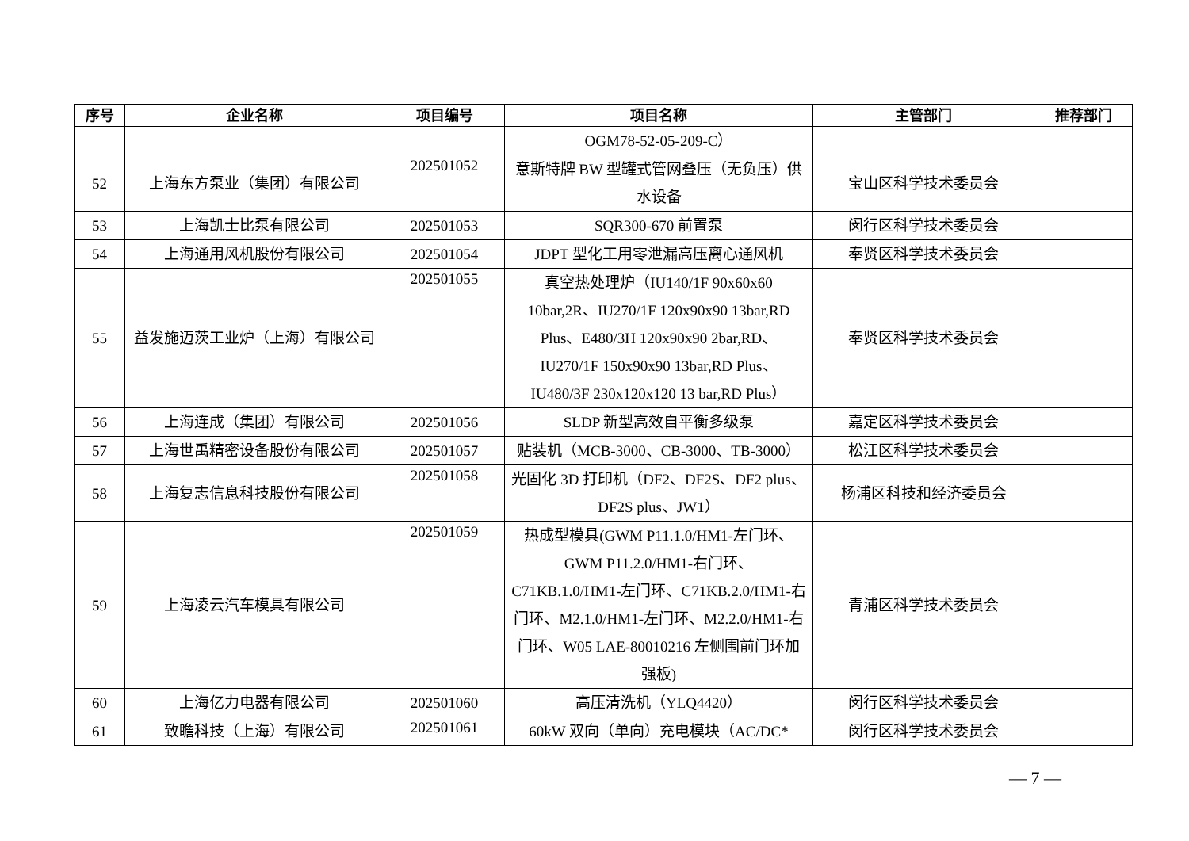| 序号 | 企业名称 | 项目编号 | 项目名称 | 主管部门 | 推荐部门 |
| --- | --- | --- | --- | --- | --- |
| | | | OGM78-52-05-209-C） | | |
| 52 | 上海东方泵业（集团）有限公司 | 202501052 | 意斯特牌 BW 型罐式管网叠压（无负压）供水设备 | 宝山区科学技术委员会 | |
| 53 | 上海凯士比泵有限公司 | 202501053 | SQR300-670 前置泵 | 闵行区科学技术委员会 | |
| 54 | 上海通用风机股份有限公司 | 202501054 | JDPT 型化工用零泄漏高压离心通风机 | 奉贤区科学技术委员会 | |
| 55 | 益发施迈茨工业炉（上海）有限公司 | 202501055 | 真空热处理炉（IU140/1F 90x60x60 10bar,2R、IU270/1F 120x90x90 13bar,RD Plus、E480/3H 120x90x90 2bar,RD、IU270/1F 150x90x90 13bar,RD Plus、IU480/3F 230x120x120 13 bar,RD Plus） | 奉贤区科学技术委员会 | |
| 56 | 上海连成（集团）有限公司 | 202501056 | SLDP 新型高效自平衡多级泵 | 嘉定区科学技术委员会 | |
| 57 | 上海世禹精密设备股份有限公司 | 202501057 | 贴装机（MCB-3000、CB-3000、TB-3000） | 松江区科学技术委员会 | |
| 58 | 上海复志信息科技股份有限公司 | 202501058 | 光固化 3D 打印机（DF2、DF2S、DF2 plus、DF2S plus、JW1） | 杨浦区科技和经济委员会 | |
| 59 | 上海凌云汽车模具有限公司 | 202501059 | 热成型模具(GWM P11.1.0/HM1-左门环、GWM P11.2.0/HM1-右门环、C71KB.1.0/HM1-左门环、C71KB.2.0/HM1-右门环、M2.1.0/HM1-左门环、M2.2.0/HM1-右门环、W05 LAE-80010216 左侧围前门环加强板) | 青浦区科学技术委员会 | |
| 60 | 上海亿力电器有限公司 | 202501060 | 高压清洗机（YLQ4420） | 闵行区科学技术委员会 | |
| 61 | 致瞻科技（上海）有限公司 | 202501061 | 60kW 双向（单向）充电模块（AC/DC* | 闵行区科学技术委员会 | |
— 7 —